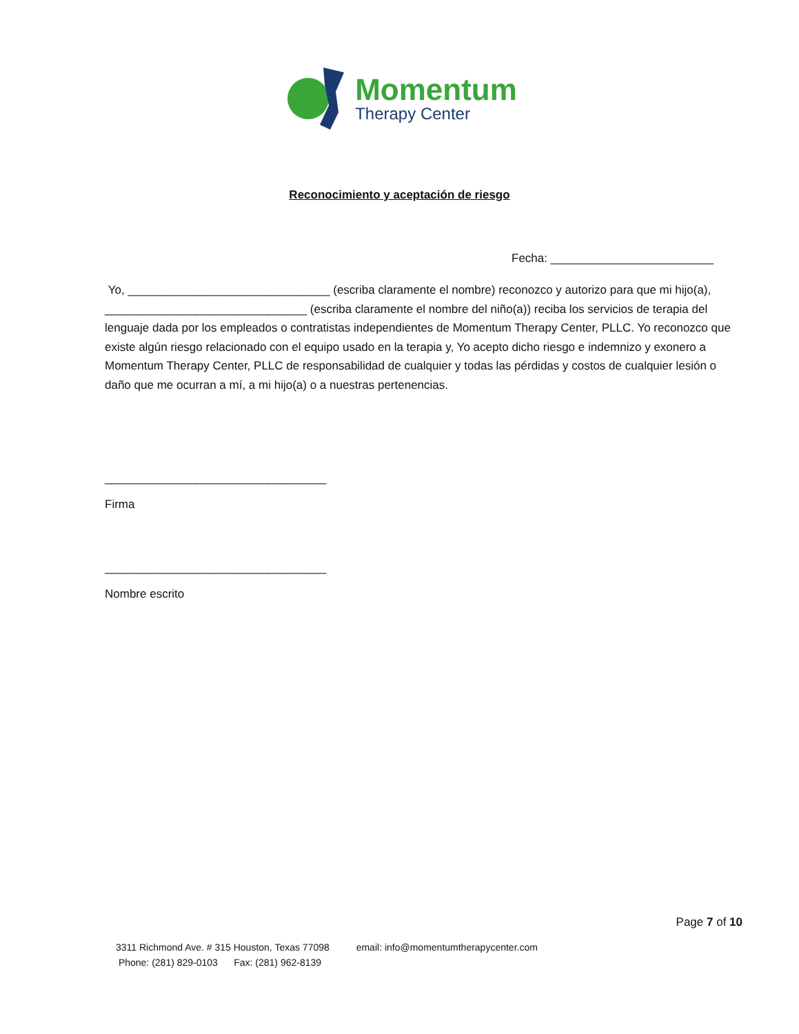Momentum
Therapy Center
Reconocimiento y aceptación de riesgo
Fecha: _________________________
Yo, _______________________________ (escriba claramente el nombre) reconozco y autorizo para que mi hijo(a), _______________________________ (escriba claramente el nombre del niño(a)) reciba los servicios de terapia del lenguaje dada por los empleados o contratistas independientes de Momentum Therapy Center, PLLC. Yo reconozco que existe algún riesgo relacionado con el equipo usado en la terapia y, Yo acepto dicho riesgo e indemnizo y exonero a Momentum Therapy Center, PLLC de responsabilidad de cualquier y todas las pérdidas y costos de cualquier lesión o daño que me ocurran a mí, a mi hijo(a) o a nuestras pertenencias.
__________________________________
Firma
__________________________________
Nombre escrito
Page 7 of 10
3311 Richmond Ave. # 315 Houston, Texas 77098 email: info@momentumtherapycenter.com
Phone: (281) 829-0103 Fax: (281) 962-8139